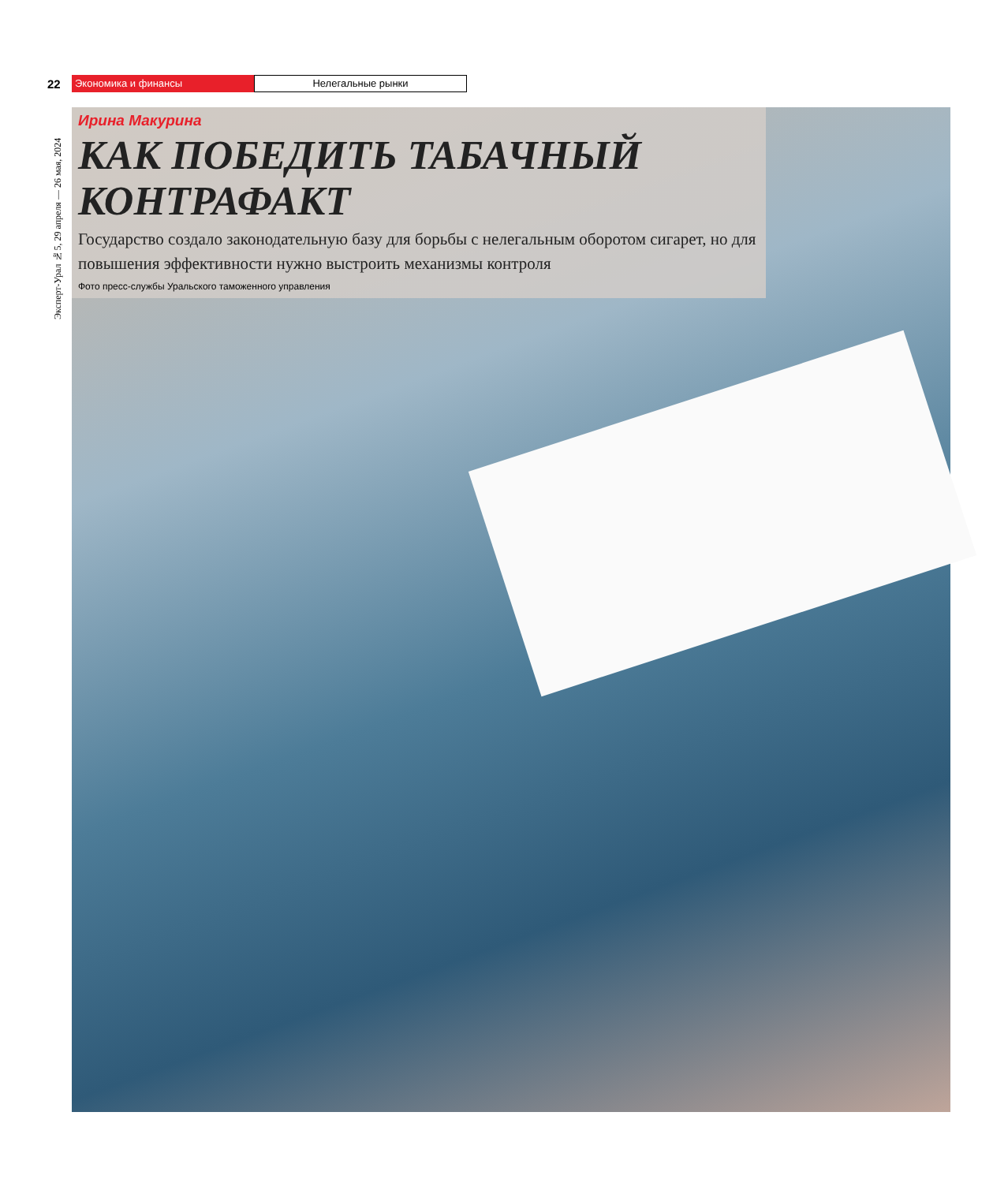22 Экономика и финансы Нелегальные рынки
Эксперт-Урал №5, 29 апреля — 26 мая, 2024
Ирина Макурина
КАК ПОБЕДИТЬ ТАБАЧНЫЙ КОНТРАФАКТ
Государство создало законодательную базу для борьбы с нелегальным оборотом сигарет, но для повышения эффективности нужно выстроить механизмы контроля
Фото пресс-службы Уральского таможенного управления